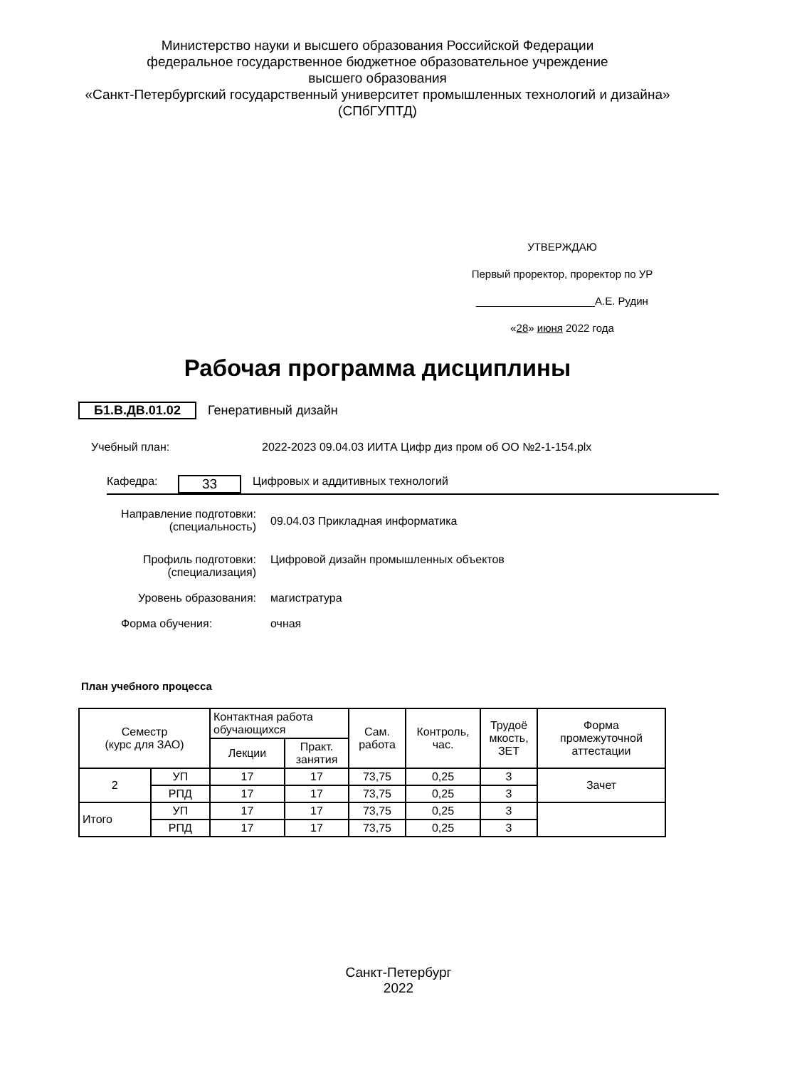Министерство науки и высшего образования Российской Федерации
федеральное государственное бюджетное образовательное учреждение
высшего образования
«Санкт-Петербургский государственный университет промышленных технологий и дизайна»
(СПбГУПТД)
УТВЕРЖДАЮ
Первый проректор, проректор по УР
____________________А.Е. Рудин
«28» июня 2022 года
Рабочая программа дисциплины
Б1.В.ДВ.01.02 Генеративный дизайн
Учебный план: 2022-2023 09.04.03 ИИТА Цифр диз пром об ОО №2-1-154.plx
Кафедра:
33
Цифровых и аддитивных технологий
Направление подготовки:
(специальность)
09.04.03 Прикладная информатика
Профиль подготовки:
(специализация)
Цифровой дизайн промышленных объектов
Уровень образования: магистратура
Форма обучения: очная
План учебного процесса
| Семестр (курс для ЗАО) | | Контактная работа обучающихся | | Сам. работа | Контроль, час. | Трудоё мкость, ЗЕТ | Форма промежуточной аттестации |
| --- | --- | --- | --- | --- | --- | --- | --- |
| | | Лекции | Практ. занятия | | | | |
| 2 | УП | 17 | 17 | 73,75 | 0,25 | 3 | Зачет |
| | РПД | 17 | 17 | 73,75 | 0,25 | 3 | |
| Итого | УП | 17 | 17 | 73,75 | 0,25 | 3 | |
| | РПД | 17 | 17 | 73,75 | 0,25 | 3 | |
Санкт-Петербург
2022